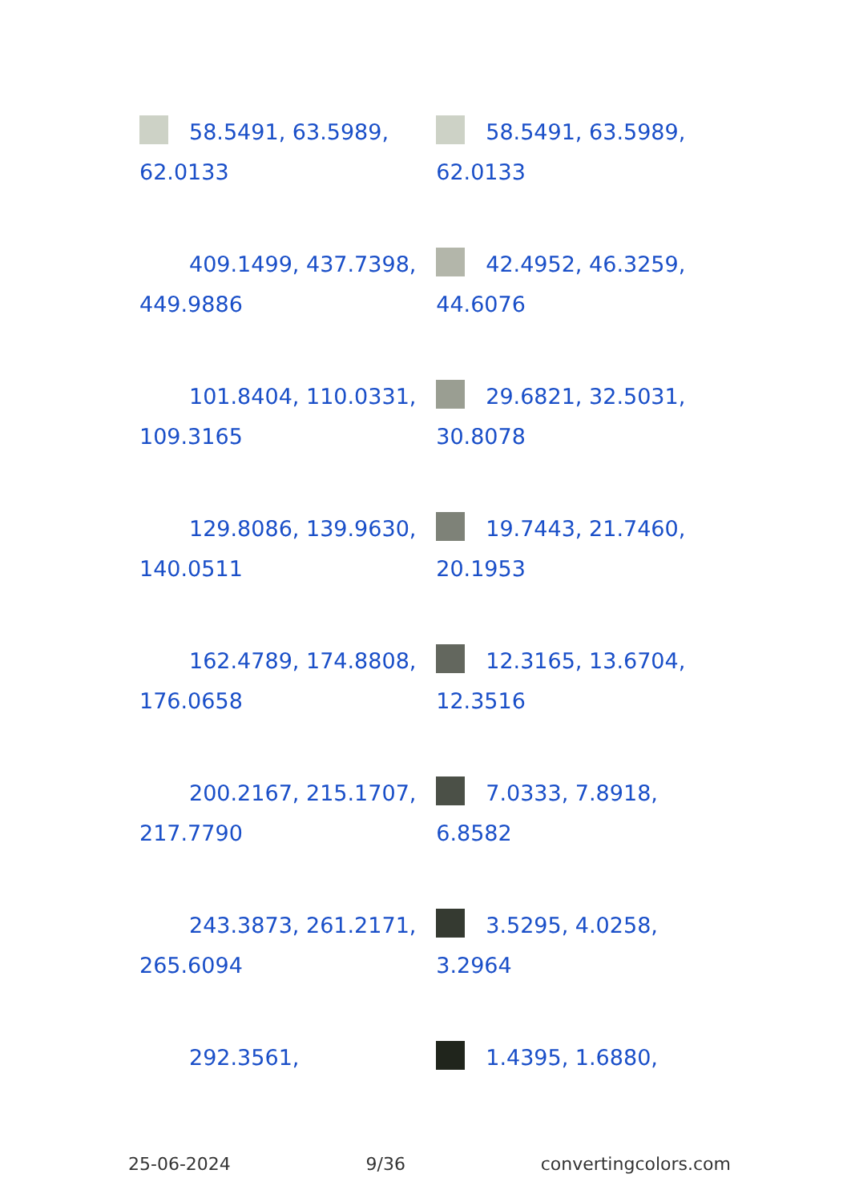| 58.5491, 63.5989, 62.0133 | 58.5491, 63.5989, 62.0133 |
| 409.1499, 437.7398, 449.9886 | 42.4952, 46.3259, 44.6076 |
| 101.8404, 110.0331, 109.3165 | 29.6821, 32.5031, 30.8078 |
| 129.8086, 139.9630, 140.0511 | 19.7443, 21.7460, 20.1953 |
| 162.4789, 174.8808, 176.0658 | 12.3165, 13.6704, 12.3516 |
| 200.2167, 215.1707, 217.7790 | 7.0333, 7.8918, 6.8582 |
| 243.3873, 261.2171, 265.6094 | 3.5295, 4.0258, 3.2964 |
| 292.3561, | 1.4395, 1.6880, |
25-06-2024 9/36 convertingcolors.com